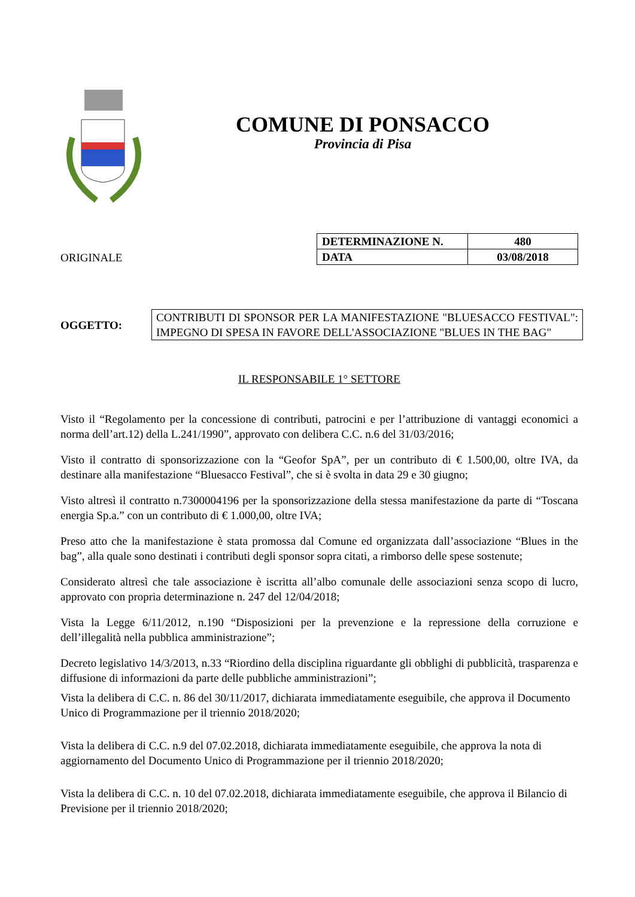COMUNE DI PONSACCO
Provincia di Pisa
ORIGINALE
| DETERMINAZIONE N. | 480 |
| DATA | 03/08/2018 |
OGGETTO:
CONTRIBUTI DI SPONSOR PER LA MANIFESTAZIONE "BLUESACCO FESTIVAL": IMPEGNO DI SPESA IN FAVORE DELL'ASSOCIAZIONE "BLUES IN THE BAG"
IL RESPONSABILE 1° SETTORE
Visto il “Regolamento per la concessione di contributi, patrocini e per l’attribuzione di vantaggi economici a norma dell’art.12) della L.241/1990”, approvato con delibera C.C. n.6 del 31/03/2016;
Visto il contratto di sponsorizzazione con la “Geofor SpA”, per un contributo di € 1.500,00, oltre IVA, da destinare alla manifestazione “Bluesacco Festival”, che si è svolta in data 29 e 30 giugno;
Visto altresì il contratto n.7300004196 per la sponsorizzazione della stessa manifestazione da parte di “Toscana energia Sp.a.” con un contributo di € 1.000,00, oltre IVA;
Preso atto che la manifestazione è stata promossa dal Comune ed organizzata dall’associazione “Blues in the bag”, alla quale sono destinati i contributi degli sponsor sopra citati, a rimborso delle spese sostenute;
Considerato altresì che tale associazione è iscritta all’albo comunale delle associazioni senza scopo di lucro, approvato con propria determinazione n. 247 del 12/04/2018;
Vista la Legge 6/11/2012, n.190 “Disposizioni per la prevenzione e la repressione della corruzione e dell’illegalità nella pubblica amministrazione”;
Decreto legislativo 14/3/2013, n.33 “Riordino della disciplina riguardante gli obblighi di pubblicità, trasparenza e diffusione di informazioni da parte delle pubbliche amministrazioni”;
Vista la delibera di C.C. n. 86 del 30/11/2017, dichiarata immediatamente eseguibile, che approva il Documento Unico di Programmazione per il triennio 2018/2020;
Vista la delibera di C.C. n.9 del 07.02.2018, dichiarata immediatamente eseguibile, che approva la nota di aggiornamento del Documento Unico di Programmazione per il triennio 2018/2020;
Vista la delibera di C.C. n. 10 del 07.02.2018, dichiarata immediatamente eseguibile, che approva il Bilancio di Previsione per il triennio 2018/2020;